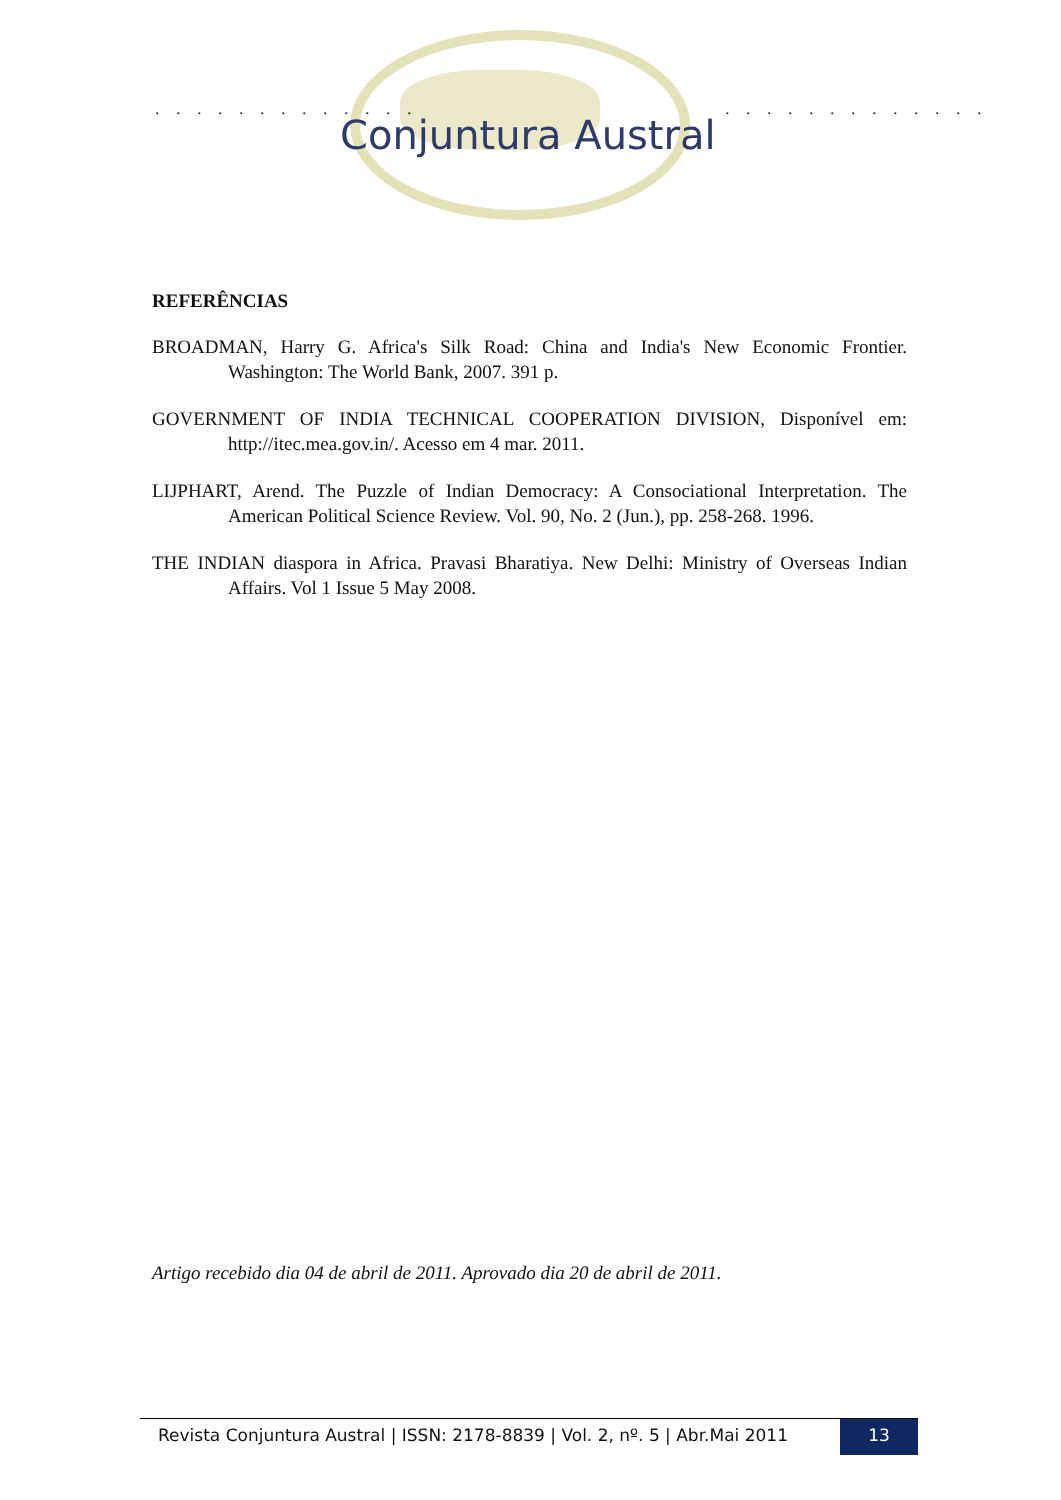. . . . . . . . . . . . . . . . . . . . . . . . . .
Conjuntura Austral
REFERÊNCIAS
BROADMAN, Harry G. Africa's Silk Road: China and India's New Economic Frontier. Washington: The World Bank, 2007. 391 p.
GOVERNMENT OF INDIA TECHNICAL COOPERATION DIVISION, Disponível em: http://itec.mea.gov.in/. Acesso em 4 mar. 2011.
LIJPHART, Arend. The Puzzle of Indian Democracy: A Consociational Interpretation. The American Political Science Review. Vol. 90, No. 2 (Jun.), pp. 258-268. 1996.
THE INDIAN diaspora in Africa. Pravasi Bharatiya. New Delhi: Ministry of Overseas Indian Affairs. Vol 1 Issue 5 May 2008.
Artigo recebido dia 04 de abril de 2011. Aprovado dia 20 de abril de 2011.
Revista Conjuntura Austral | ISSN: 2178-8839 | Vol. 2, nº. 5 | Abr.Mai 2011
13